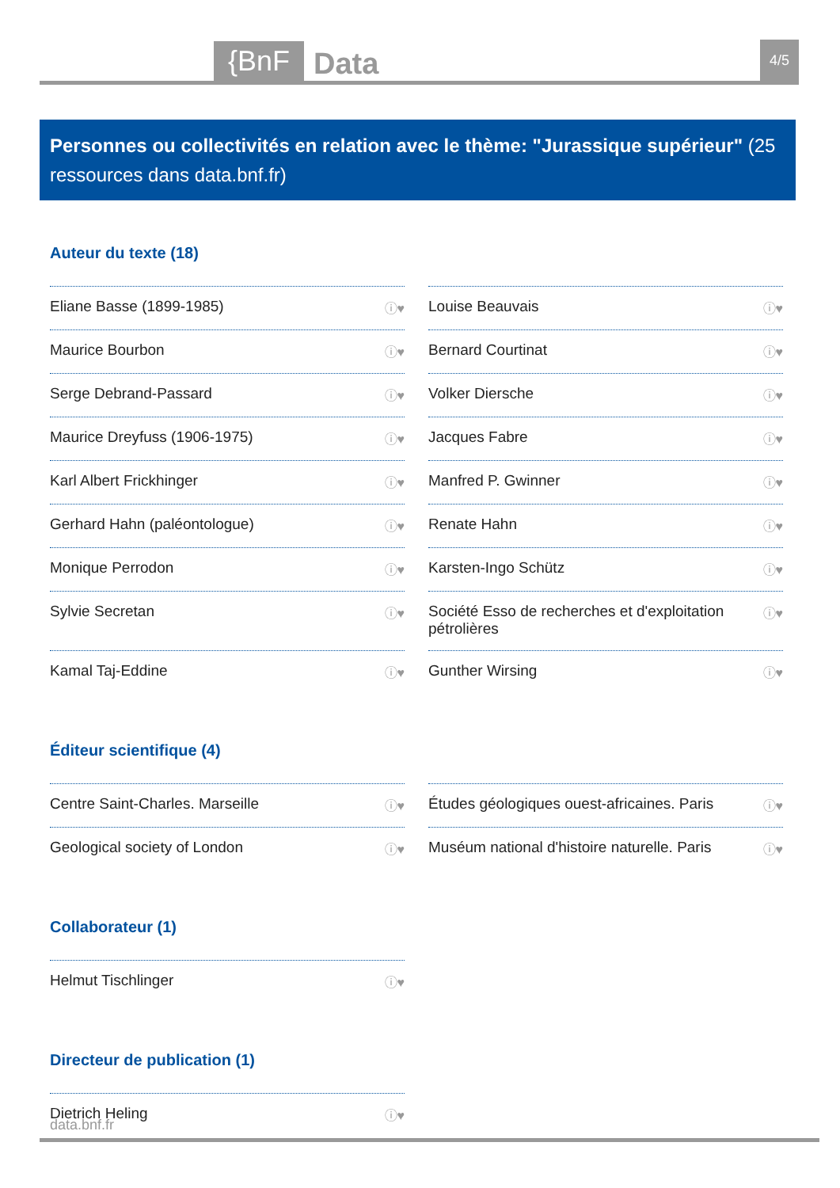{BnF Data 4/5
Personnes ou collectivités en relation avec le thème: "Jurassique supérieur" (25 ressources dans data.bnf.fr)
Auteur du texte (18)
Eliane Basse (1899-1985) ⓘ♥
Louise Beauvais ⓘ♥
Maurice Bourbon ⓘ♥
Bernard Courtinat ⓘ♥
Serge Debrand-Passard ⓘ♥
Volker Diersche ⓘ♥
Maurice Dreyfuss (1906-1975) ⓘ♥
Jacques Fabre ⓘ♥
Karl Albert Frickhinger ⓘ♥
Manfred P. Gwinner ⓘ♥
Gerhard Hahn (paléontologue) ⓘ♥
Renate Hahn ⓘ♥
Monique Perrodon ⓘ♥
Karsten-Ingo Schütz ⓘ♥
Sylvie Secretan ⓘ♥
Société Esso de recherches et d'exploitation pétrolières ⓘ♥
Kamal Taj-Eddine ⓘ♥
Gunther Wirsing ⓘ♥
Éditeur scientifique (4)
Centre Saint-Charles. Marseille ⓘ♥
Études géologiques ouest-africaines. Paris ⓘ♥
Geological society of London ⓘ♥
Muséum national d'histoire naturelle. Paris ⓘ♥
Collaborateur (1)
Helmut Tischlinger ⓘ♥
Directeur de publication (1)
Dietrich Heling ⓘ♥
data.bnf.fr